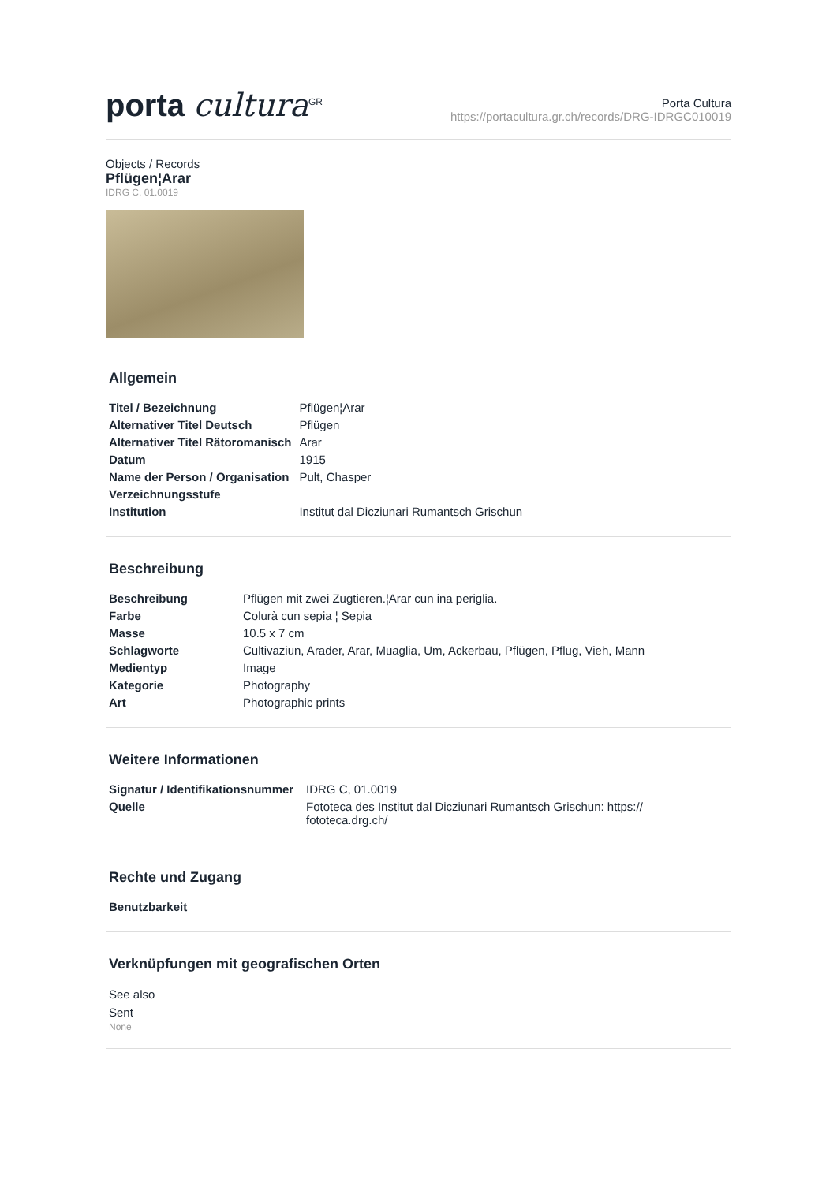porta cultura<sup>GR</sup>
Porta Cultura
https://portacultura.gr.ch/records/DRG-IDRGC010019
Objects / Records
Pflügen¦Arar
IDRG C, 01.0019
Allgemein
| Titel / Bezeichnung | Pflügen¦Arar |
| Alternativer Titel Deutsch | Pflügen |
| Alternativer Titel Rätoromanisch | Arar |
| Datum | 1915 |
| Name der Person / Organisation | Pult, Chasper |
| Verzeichnungsstufe | |
| Institution | Institut dal Dicziunari Rumantsch Grischun |
Beschreibung
| Beschreibung | Pflügen mit zwei Zugtieren.¦Arar cun ina periglia. |
| Farbe | Colurà cun sepia ¦ Sepia |
| Masse | 10.5 x 7 cm |
| Schlagworte | Cultivaziun, Arader, Arar, Muaglia, Um, Ackerbau, Pflügen, Pflug, Vieh, Mann |
| Medientyp | Image |
| Kategorie | Photography |
| Art | Photographic prints |
Weitere Informationen
| Signatur / Identifikationsnummer | IDRG C, 01.0019 |
| Quelle | Fototeca des Institut dal Dicziunari Rumantsch Grischun: https:// fototeca.drg.ch/ |
Rechte und Zugang
| Benutzbarkeit |
| --- |
Verknüpfungen mit geografischen Orten
See also
Sent
None